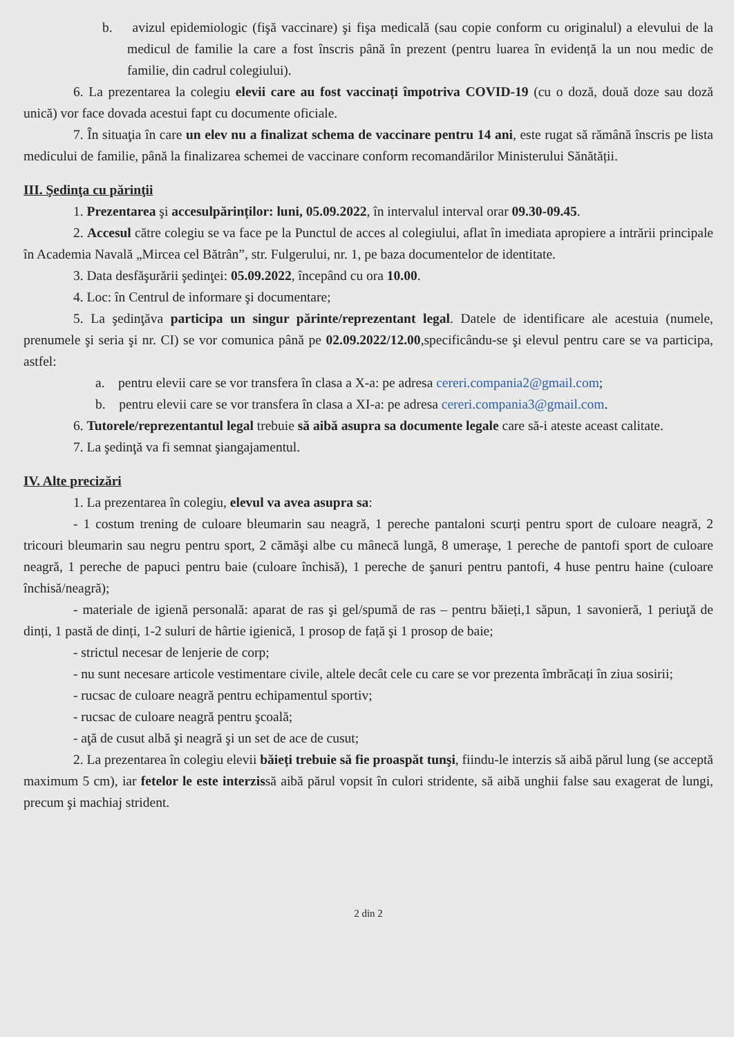b. avizul epidemiologic (fişă vaccinare) şi fişa medicală (sau copie conform cu originalul) a elevului de la medicul de familie la care a fost înscris până în prezent (pentru luarea în evidență la un nou medic de familie, din cadrul colegiului).
6. La prezentarea la colegiu elevii care au fost vaccinați împotriva COVID-19 (cu o doză, două doze sau doză unică) vor face dovada acestui fapt cu documente oficiale.
7. În situaţia în care un elev nu a finalizat schema de vaccinare pentru 14 ani, este rugat să rămână înscris pe lista medicului de familie, până la finalizarea schemei de vaccinare conform recomandărilor Ministerului Sănătății.
III. Şedinţa cu părinţii
1. Prezentarea şi accesulpărinților: luni, 05.09.2022, în intervalul interval orar 09.30-09.45.
2. Accesul către colegiu se va face pe la Punctul de acces al colegiului, aflat în imediata apropiere a intrării principale în Academia Navală „Mircea cel Bătrân”, str. Fulgerului, nr. 1, pe baza documentelor de identitate.
3. Data desfăşurării şedinţei: 05.09.2022, începând cu ora 10.00.
4. Loc: în Centrul de informare şi documentare;
5. La şedinţăva participa un singur părinte/reprezentant legal. Datele de identificare ale acestuia (numele, prenumele şi seria şi nr. CI) se vor comunica până pe 02.09.2022/12.00,specificându-se şi elevul pentru care se va participa, astfel:
a. pentru elevii care se vor transfera în clasa a X-a: pe adresa cereri.compania2@gmail.com;
b. pentru elevii care se vor transfera în clasa a XI-a: pe adresa cereri.compania3@gmail.com.
6. Tutorele/reprezentantul legal trebuie să aibă asupra sa documente legale care să-i ateste aceast calitate.
7. La şedinţă va fi semnat şiangajamentul.
IV. Alte precizări
1. La prezentarea în colegiu, elevul va avea asupra sa:
- 1 costum trening de culoare bleumarin sau neagră, 1 pereche pantaloni scurți pentru sport de culoare neagră, 2 tricouri bleumarin sau negru pentru sport, 2 cămăşi albe cu mânecă lungă, 8 umeraşe, 1 pereche de pantofi sport de culoare neagră, 1 pereche de papuci pentru baie (culoare închisă), 1 pereche de şanuri pentru pantofi, 4 huse pentru haine (culoare închisă/neagră);
- materiale de igienă personală: aparat de ras şi gel/spumă de ras – pentru băieți,1 săpun, 1 savonieră, 1 periuţă de dinți, 1 pastă de dinți, 1-2 suluri de hârtie igienică, 1 prosop de față şi 1 prosop de baie;
- strictul necesar de lenjerie de corp;
- nu sunt necesare articole vestimentare civile, altele decât cele cu care se vor prezenta îmbrăcați în ziua sosirii;
- rucsac de culoare neagră pentru echipamentul sportiv;
- rucsac de culoare neagră pentru şcoală;
- aţă de cusut albă şi neagră şi un set de ace de cusut;
2. La prezentarea în colegiu elevii băieți trebuie să fie proaspăt tunşi, fiindu-le interzis să aibă părul lung (se acceptă maximum 5 cm), iar fetelor le este interzissă aibă părul vopsit în culori stridente, să aibă unghii false sau exagerat de lungi, precum şi machiaj strident.
2 din 2